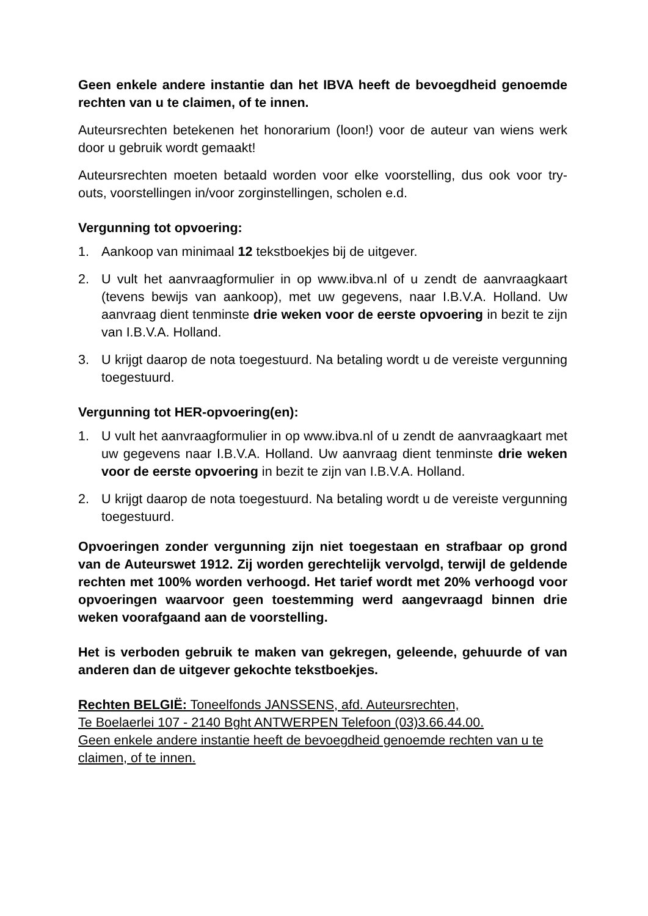Geen enkele andere instantie dan het IBVA heeft de bevoegdheid genoemde rechten van u te claimen, of te innen.
Auteursrechten betekenen het honorarium (loon!) voor de auteur van wiens werk door u gebruik wordt gemaakt!
Auteursrechten moeten betaald worden voor elke voorstelling, dus ook voor try-outs, voorstellingen in/voor zorginstellingen, scholen e.d.
Vergunning tot opvoering:
1. Aankoop van minimaal 12 tekstboekjes bij de uitgever.
2. U vult het aanvraagformulier in op www.ibva.nl of u zendt de aanvraagkaart (tevens bewijs van aankoop), met uw gegevens, naar I.B.V.A. Holland. Uw aanvraag dient tenminste drie weken voor de eerste opvoering in bezit te zijn van I.B.V.A. Holland.
3. U krijgt daarop de nota toegestuurd. Na betaling wordt u de vereiste vergunning toegestuurd.
Vergunning tot HER-opvoering(en):
1. U vult het aanvraagformulier in op www.ibva.nl of u zendt de aanvraagkaart met uw gegevens naar I.B.V.A. Holland. Uw aanvraag dient tenminste drie weken voor de eerste opvoering in bezit te zijn van I.B.V.A. Holland.
2. U krijgt daarop de nota toegestuurd. Na betaling wordt u de vereiste vergunning toegestuurd.
Opvoeringen zonder vergunning zijn niet toegestaan en strafbaar op grond van de Auteurswet 1912. Zij worden gerechtelijk vervolgd, terwijl de geldende rechten met 100% worden verhoogd. Het tarief wordt met 20% verhoogd voor opvoeringen waarvoor geen toestemming werd aangevraagd binnen drie weken voorafgaand aan de voorstelling.
Het is verboden gebruik te maken van gekregen, geleende, gehuurde of van anderen dan de uitgever gekochte tekstboekjes.
Rechten BELGIË: Toneelfonds JANSSENS, afd. Auteursrechten,
Te Boelaerlei 107 - 2140 Bght ANTWERPEN Telefoon (03)3.66.44.00.
Geen enkele andere instantie heeft de bevoegdheid genoemde rechten van u te claimen, of te innen.